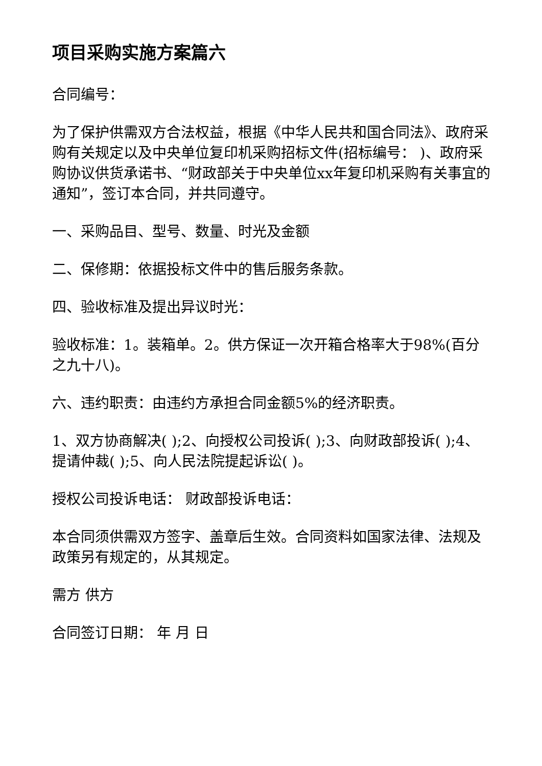项目采购实施方案篇六
合同编号：
为了保护供需双方合法权益，根据《中华人民共和国合同法》、政府采购有关规定以及中央单位复印机采购招标文件(招标编号： )、政府采购协议供货承诺书、“财政部关于中央单位xx年复印机采购有关事宜的通知”，签订本合同，并共同遵守。
一、采购品目、型号、数量、时光及金额
二、保修期：依据投标文件中的售后服务条款。
四、验收标准及提出异议时光：
验收标准：1。装箱单。2。供方保证一次开箱合格率大于98%(百分之九十八)。
六、违约职责：由违约方承担合同金额5%的经济职责。
1、双方协商解决( );2、向授权公司投诉( );3、向财政部投诉( );4、提请仲裁( );5、向人民法院提起诉讼( )。
授权公司投诉电话： 财政部投诉电话：
本合同须供需双方签字、盖章后生效。合同资料如国家法律、法规及政策另有规定的，从其规定。
需方 供方
合同签订日期： 年 月 日